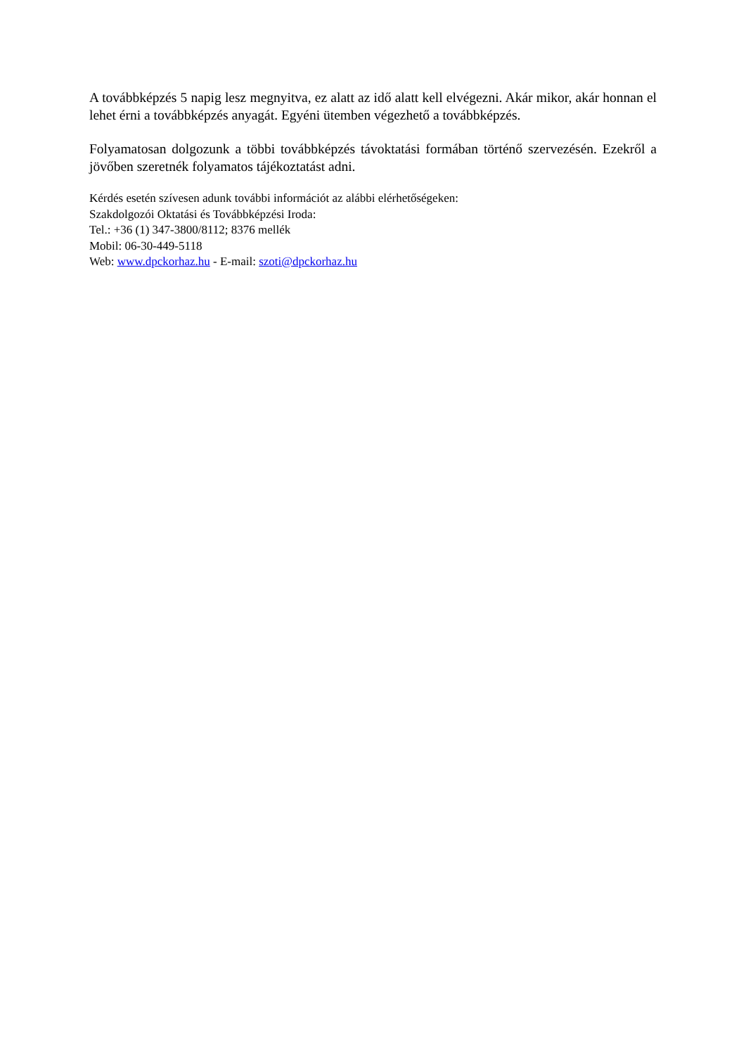A továbbképzés 5 napig lesz megnyitva, ez alatt az idő alatt kell elvégezni. Akár mikor, akár honnan el lehet érni a továbbképzés anyagát. Egyéni ütemben végezhető a továbbképzés.
Folyamatosan dolgozunk a többi továbbképzés távoktatási formában történő szervezésén. Ezekről a jövőben szeretnék folyamatos tájékoztatást adni.
Kérdés esetén szívesen adunk további információt az alábbi elérhetőségeken:
Szakdolgozói Oktatási és Továbbképzési Iroda:
Tel.: +36 (1) 347-3800/8112; 8376 mellék
Mobil: 06-30-449-5118
Web: www.dpckorhaz.hu - E-mail: szoti@dpckorhaz.hu